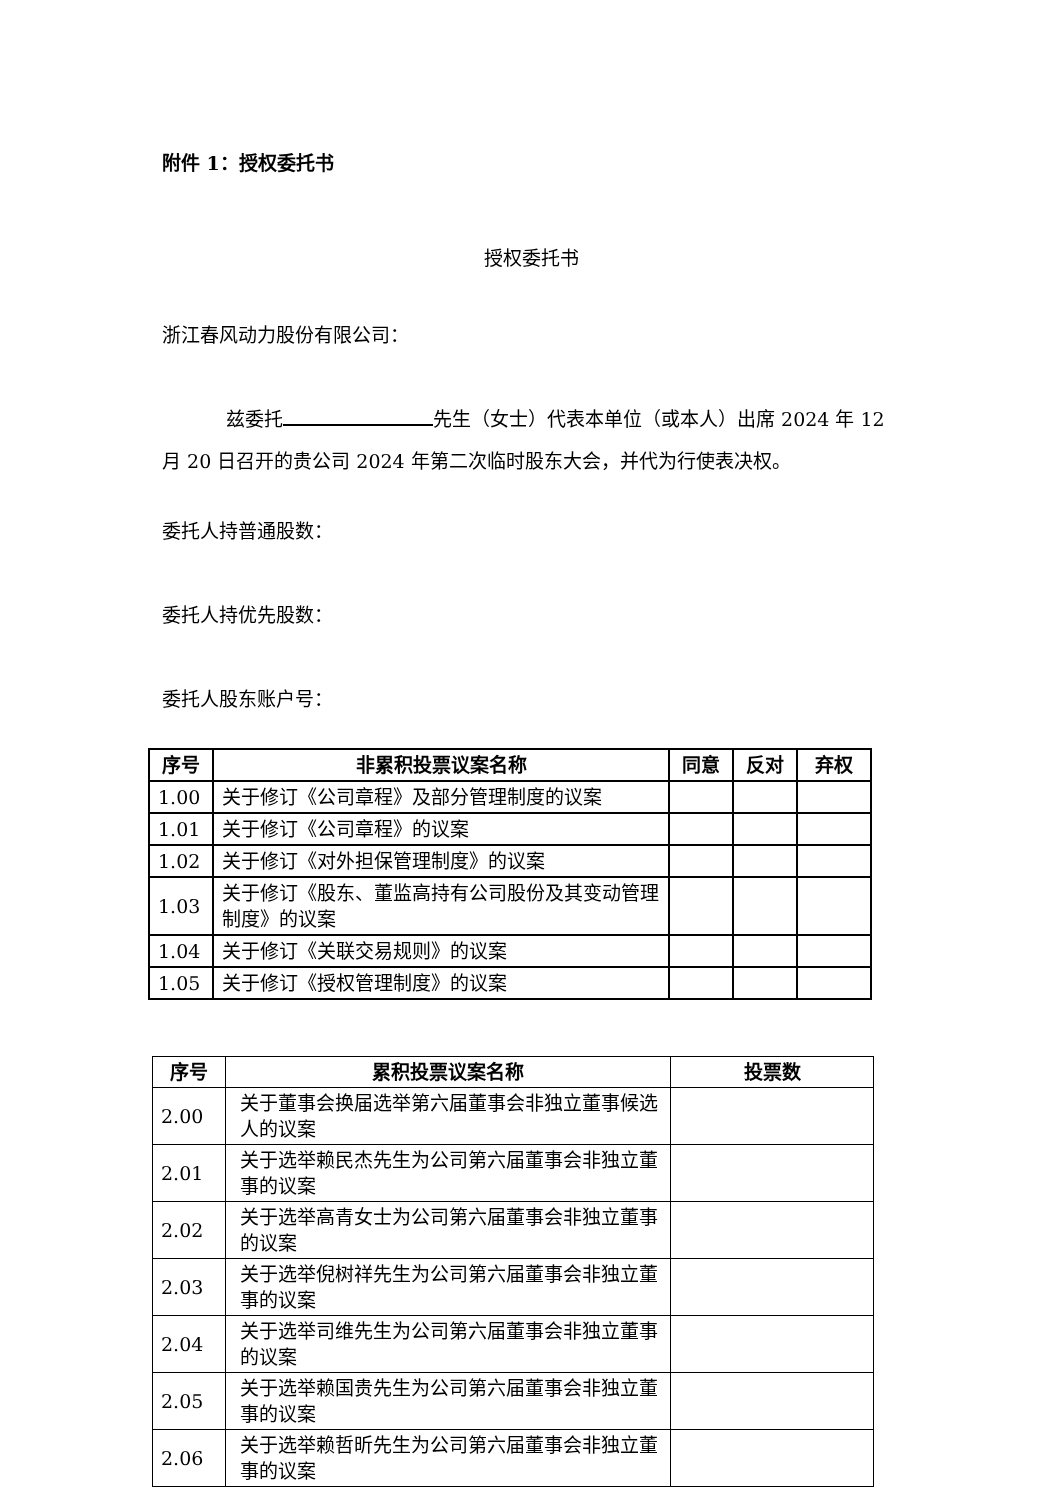附件 1：授权委托书
授权委托书
浙江春风动力股份有限公司：
兹委托 先生（女士）代表本单位（或本人）出席 2024 年 12 月 20 日召开的贵公司 2024 年第二次临时股东大会，并代为行使表决权。
委托人持普通股数：
委托人持优先股数：
委托人股东账户号：
| 序号 | 非累积投票议案名称 | 同意 | 反对 | 弃权 |
| --- | --- | --- | --- | --- |
| 1.00 | 关于修订《公司章程》及部分管理制度的议案 | | | |
| 1.01 | 关于修订《公司章程》的议案 | | | |
| 1.02 | 关于修订《对外担保管理制度》的议案 | | | |
| 1.03 | 关于修订《股东、董监高持有公司股份及其变动管理制度》的议案 | | | |
| 1.04 | 关于修订《关联交易规则》的议案 | | | |
| 1.05 | 关于修订《授权管理制度》的议案 | | | |
| 序号 | 累积投票议案名称 | 投票数 |
| --- | --- | --- |
| 2.00 | 关于董事会换届选举第六届董事会非独立董事候选人的议案 | |
| 2.01 | 关于选举赖民杰先生为公司第六届董事会非独立董事的议案 | |
| 2.02 | 关于选举高青女士为公司第六届董事会非独立董事的议案 | |
| 2.03 | 关于选举倪树祥先生为公司第六届董事会非独立董事的议案 | |
| 2.04 | 关于选举司维先生为公司第六届董事会非独立董事的议案 | |
| 2.05 | 关于选举赖国贵先生为公司第六届董事会非独立董事的议案 | |
| 2.06 | 关于选举赖哲昕先生为公司第六届董事会非独立董事的议案 | |